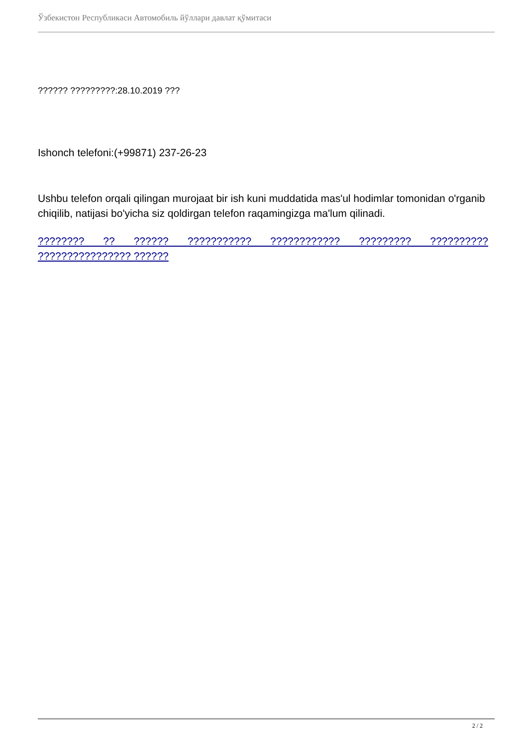Ўзбекистон Республикаси Автомобиль йўллари давлат қўмитаси
?????? ?????????:28.10.2019 ???
Ishonch telefoni:(+99871) 237-26-23
Ushbu telefon orqali qilingan murojaat bir ish kuni muddatida mas'ul hodimlar tomonidan o'rganib chiqilib, natijasi bo'yicha siz qoldirgan telefon raqamingizga ma'lum qilinadi.
???????? ?? ?????? ??????????? ???????????? ????????? ?????????? ???????????????? ??????
2 / 2